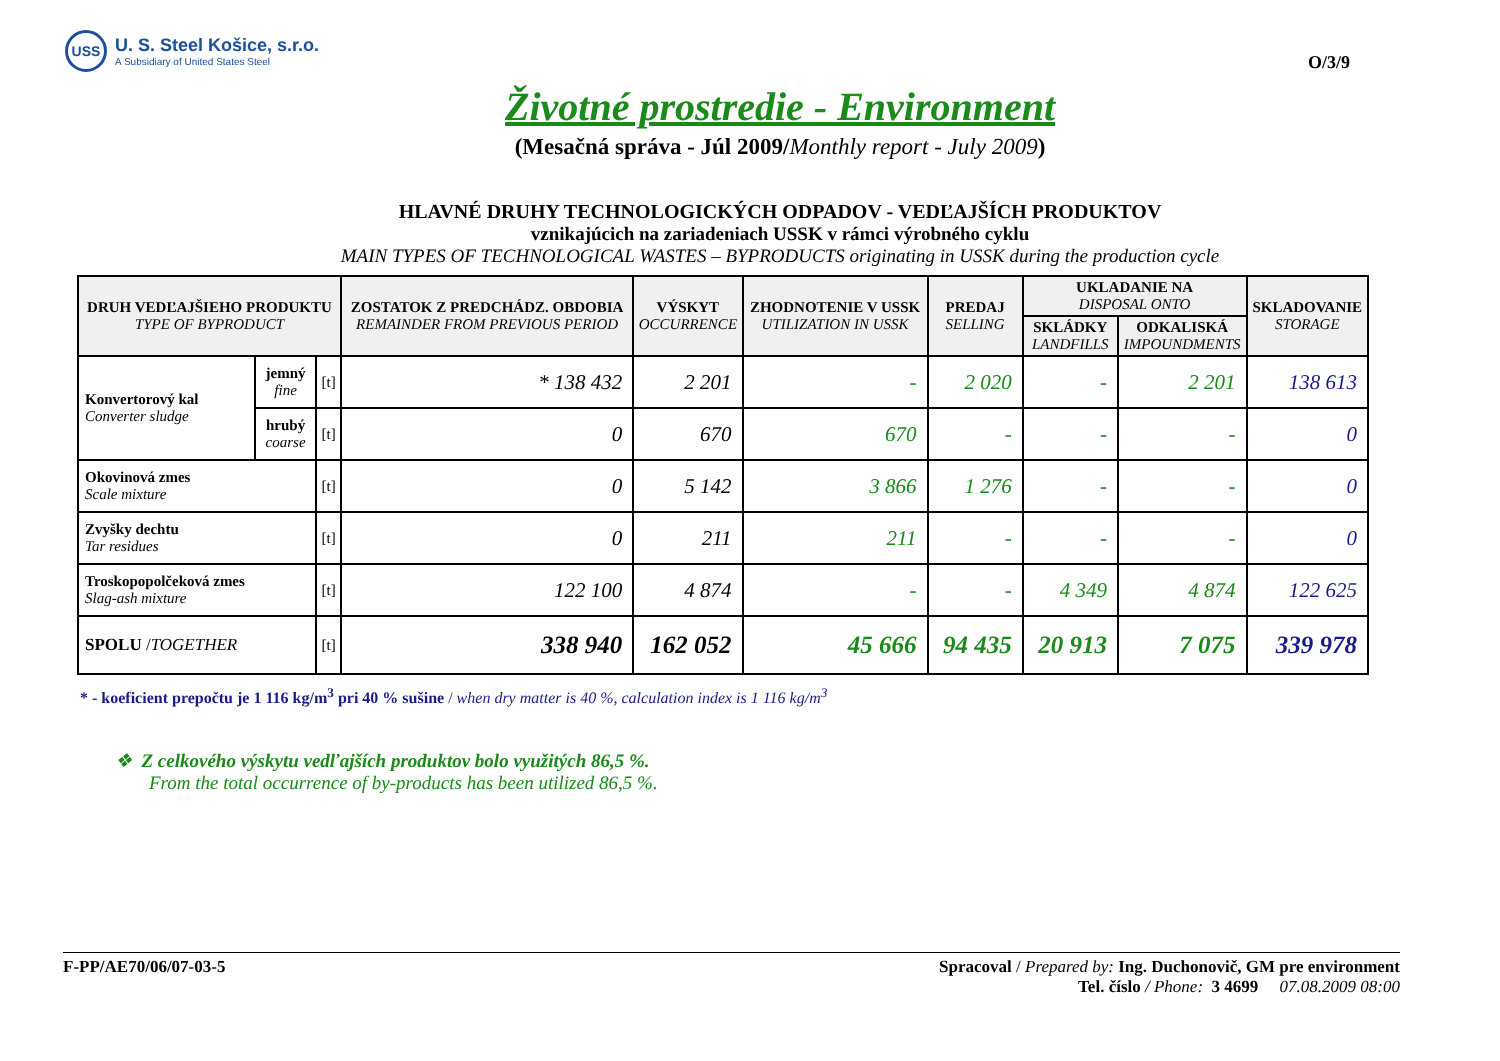USS
U. S. Steel Košice, s.r.o.
A Subsidiary of United States Steel
O/3/9
Životné prostredie - Environment
(Mesačná správa - Júl 2009/Monthly report - July 2009)
HLAVNÉ DRUHY TECHNOLOGICKÝCH ODPADOV - VEDĽAJŠÍCH PRODUKTOV
vznikajúcich na zariadeniach USSK v rámci výrobného cyklu
MAIN TYPES OF TECHNOLOGICAL WASTES – BYPRODUCTS originating in USSK during the production cycle
| DRUH VEDĽAJŠIEHO PRODUKTU TYPE OF BYPRODUCT | | | ZOSTATOK Z PREDCHÁDZ. OBDOBIA REMAINDER FROM PREVIOUS PERIOD | VÝSKYT OCCURRENCE | ZHODNOTENIE V USSK UTILIZATION IN USSK | PREDAJ SELLING | UKLADANIE NA DISPOSAL ONTO | | SKLADOVANIE STORAGE |
| --- | --- | --- | --- | --- | --- | --- | --- | --- | --- |
| | | | | | | | SKLÁDKY LANDFILLS | ODKALISKÁ IMPOUNDMENTS | |
| Konvertorový kal Converter sludge | jemný fine | [t] | * 138 432 | 2 201 | - | 2 020 | - | 2 201 | 138 613 |
| | hrubý coarse | [t] | 0 | 670 | 670 | - | - | - | 0 |
| Okovinová zmes Scale mixture | | [t] | 0 | 5 142 | 3 866 | 1 276 | - | - | 0 |
| Zvyšky dechtu Tar residues | | [t] | 0 | 211 | 211 | - | - | - | 0 |
| Troskopopolčeková zmes Slag-ash mixture | | [t] | 122 100 | 4 874 | - | - | 4 349 | 4 874 | 122 625 |
| SPOLU / TOGETHER | | [t] | 338 940 | 162 052 | 45 666 | 94 435 | 20 913 | 7 075 | 339 978 |
* - koeficient prepočtu je 1 116 kg/m<sup>3</sup> pri 40 % sušine / when dry matter is 40 %, calculation index is 1 116 kg/m<sup>3</sup>
❖ Z celkového výskytu vedľajších produktov bolo využitých 86,5 %.
From the total occurrence of by-products has been utilized 86,5 %.
F-PP/AE70/06/07-03-5 Spracoval / Prepared by: Ing. Duchonovič, GM pre environment
Tel. číslo / Phone: 3 4699 07.08.2009 08:00